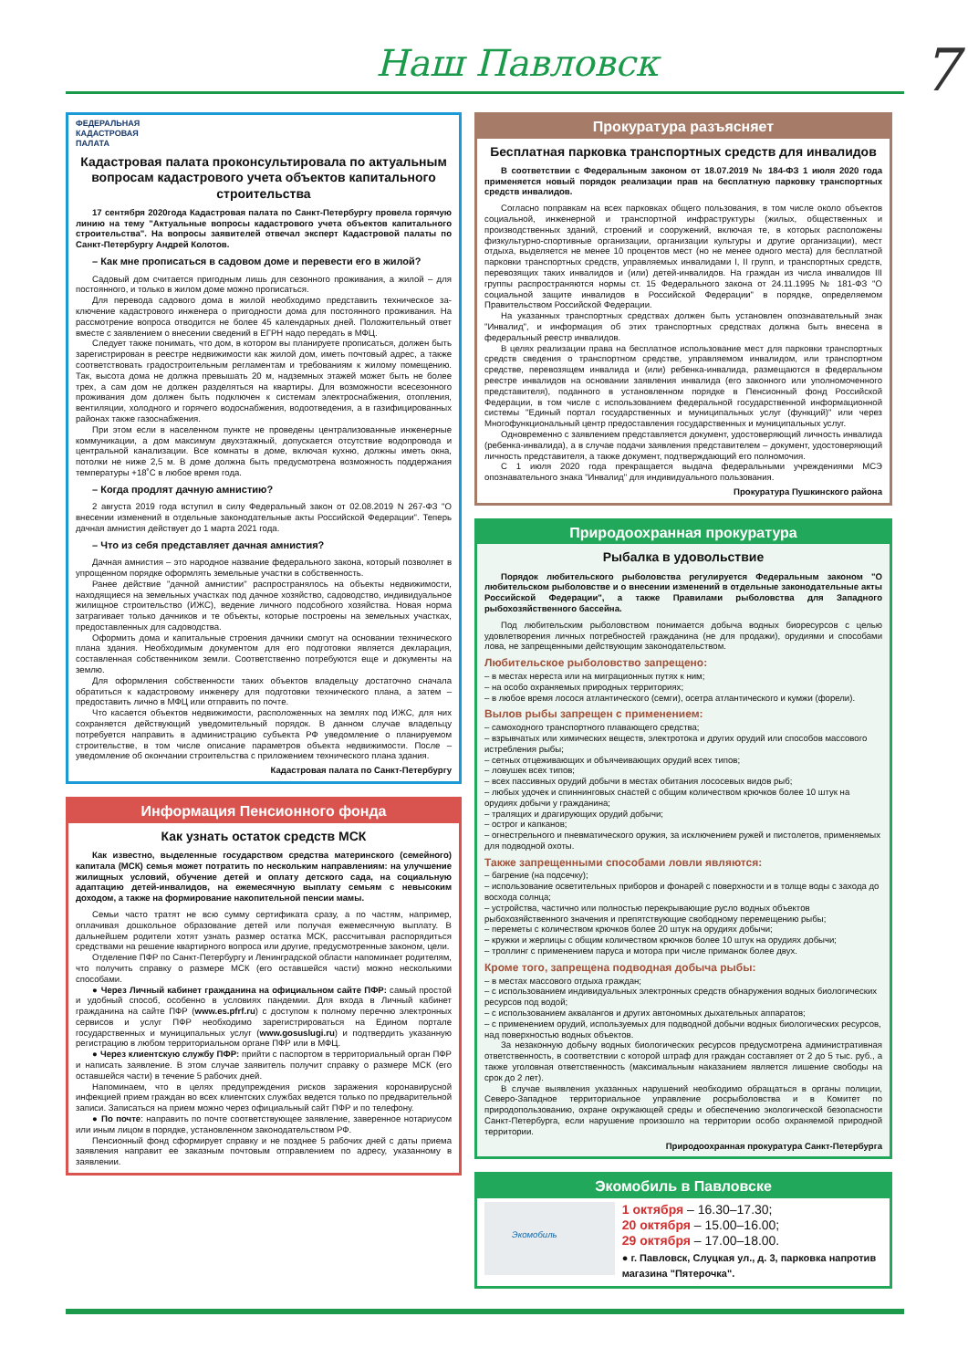Наш Павловск 7
ФЕДЕРАЛЬНАЯ
КАДАСТРОВАЯ
ПАЛАТА
Кадастровая палата проконсультировала по актуальным вопросам кадастрового учета объектов капитального строительства
17 сентября 2020года Кадастровая палата по Санкт-Петербургу провела горячую линию на тему "Актуальные вопросы кадастрового учета объектов капитального строительства". На вопросы заявителей отвечал эксперт Кадастровой палаты по Санкт-Петербургу Андрей Колотов.
– Как мне прописаться в садовом доме и перевести его в жилой?
Садовый дом считается пригодным лишь для сезонного проживания, а жилой – для постоянного, и только в жилом доме можно прописаться.
Для перевода садового дома в жилой необходимо представить техническое за-ключение кадастрового инженера о пригодности дома для постоянного проживания. На рассмотрение вопроса отводится не более 45 календарных дней. Положительный ответ вместе с заявлением о внесении сведений в ЕГРН надо передать в МФЦ.
Следует также понимать, что дом, в котором вы планируете прописаться, должен быть зарегистрирован в реестре недвижимости как жилой дом, иметь почтовый адрес, а также соответствовать градостроительным регламентам и требованиям к жилому помещению. Так, высота дома не должна превышать 20 м, надземных этажей может быть не более трех, а сам дом не должен разделяться на квартиры. Для возможности всесезонного проживания дом должен быть подключен к системам электроснабжения, отопления, вентиляции, холодного и горячего водоснабжения, водоотведения, а в газифицированных районах также газоснабжения.
При этом если в населенном пункте не проведены централизованные инженерные коммуникации, а дом максимум двухэтажный, допускается отсутствие водопровода и центральной канализации. Все комнаты в доме, включая кухню, должны иметь окна, потолки не ниже 2,5 м. В доме должна быть предусмотрена возможность поддержания температуры +18˚С в любое время года.
– Когда продлят дачную амнистию?
2 августа 2019 года вступил в силу Федеральный закон от 02.08.2019 N 267-ФЗ "О внесении изменений в отдельные законодательные акты Российской Федерации". Теперь дачная амнистия действует до 1 марта 2021 года.
– Что из себя представляет дачная амнистия?
Дачная амнистия – это народное название федерального закона, который позволяет в упрощенном порядке оформлять земельные участки в собственность.
Ранее действие "дачной амнистии" распространялось на объекты недвижимости, находящиеся на земельных участках под дачное хозяйство, садоводство, индивидуальное жилищное строительство (ИЖС), ведение личного подсобного хозяйства. Новая норма затрагивает только дачников и те объекты, которые построены на земельных участках, предоставленных для садоводства.
Оформить дома и капитальные строения дачники смогут на основании технического плана здания. Необходимым документом для его подготовки является декларация, составленная собственником земли. Соответственно потребуются еще и документы на землю.
Для оформления собственности таких объектов владельцу достаточно сначала обратиться к кадастровому инженеру для подготовки технического плана, а затем – предоставить лично в МФЦ или отправить по почте.
Что касается объектов недвижимости, расположенных на землях под ИЖС, для них сохраняется действующий уведомительный порядок. В данном случае владельцу потребуется направить в администрацию субъекта РФ уведомление о планируемом строительстве, в том числе описание параметров объекта недвижимости. После – уведомление об окончании строительства с приложением технического плана здания.
Кадастровая палата по Санкт-Петербургу
Информация Пенсионного фонда
Как узнать остаток средств МСК
Как известно, выделенные государством средства материнского (семейного) капитала (МСК) семья может потратить по нескольким направлениям: на улучшение жилищных условий, обучение детей и оплату детского сада, на социальную адаптацию детей-инвалидов, на ежемесячную выплату семьям с невысоким доходом, а также на формирование накопительной пенсии мамы.
Семьи часто тратят не всю сумму сертификата сразу, а по частям, например, оплачивая дошкольное образование детей или получая ежемесячную выплату. В дальнейшем родители хотят узнать размер остатка МСК, рассчитывая распорядиться средствами на решение квартирного вопроса или другие, предусмотренные законом, цели.
Отделение ПФР по Санкт-Петербургу и Ленинградской области напоминает родителям, что получить справку о размере МСК (его оставшейся части) можно несколькими способами.
● Через Личный кабинет гражданина на официальном сайте ПФР: самый простой и удобный способ, особенно в условиях пандемии. Для входа в Личный кабинет гражданина на сайте ПФР (www.es.pfrf.ru) с доступом к полному перечню электронных сервисов и услуг ПФР необходимо зарегистрироваться на Едином портале государственных и муниципальных услуг (www.gosuslugi.ru) и подтвердить указанную регистрацию в любом территориальном органе ПФР или в МФЦ.
● Через клиентскую службу ПФР: прийти с паспортом в территориальный орган ПФР и написать заявление. В этом случае заявитель получит справку о размере МСК (его оставшейся части) в течение 5 рабочих дней.
Напоминаем, что в целях предупреждения рисков заражения коронавирусной инфекцией прием граждан во всех клиентских службах ведется только по предварительной записи. Записаться на прием можно через официальный сайт ПФР и по телефону.
● По почте: направить по почте соответствующее заявление, заверенное нотариусом или иным лицом в порядке, установленном законодательством РФ.
Пенсионный фонд сформирует справку и не позднее 5 рабочих дней с даты приема заявления направит ее заказным почтовым отправлением по адресу, указанному в заявлении.
Прокуратура разъясняет
Бесплатная парковка транспортных средств для инвалидов
В соответствии с Федеральным законом от 18.07.2019 № 184-ФЗ 1 июля 2020 года применяется новый порядок реализации прав на бесплатную парковку транспортных средств инвалидов.
Согласно поправкам на всех парковках общего пользования, в том числе около объектов социальной, инженерной и транспортной инфраструктуры (жилых, общественных и производственных зданий, строений и сооружений, включая те, в которых расположены физкультурно-спортивные организации, организации культуры и другие организации), мест отдыха, выделяется не менее 10 процентов мест (но не менее одного места) для бесплатной парковки транспортных средств, управляемых инвалидами I, II групп, и транспортных средств, перевозящих таких инвалидов и (или) детей-инвалидов. На граждан из числа инвалидов III группы распространяются нормы ст. 15 Федерального закона от 24.11.1995 № 181-ФЗ "О социальной защите инвалидов в Российской Федерации" в порядке, определяемом Правительством Российской Федерации.
На указанных транспортных средствах должен быть установлен опознавательный знак "Инвалид", и информация об этих транспортных средствах должна быть внесена в федеральный реестр инвалидов.
В целях реализации права на бесплатное использование мест для парковки транспортных средств сведения о транспортном средстве, управляемом инвалидом, или транспортном средстве, перевозящем инвалида и (или) ребенка-инвалида, размещаются в федеральном реестре инвалидов на основании заявления инвалида (его законного или уполномоченного представителя), поданного в установленном порядке в Пенсионный фонд Российской Федерации, в том числе с использованием федеральной государственной информационной системы "Единый портал государственных и муниципальных услуг (функций)" или через Многофункциональный центр предоставления государственных и муниципальных услуг.
Одновременно с заявлением представляется документ, удостоверяющий личность инвалида (ребенка-инвалида), а в случае подачи заявления представителем – документ, удостоверяющий личность представителя, а также документ, подтверждающий его полномочия.
С 1 июля 2020 года прекращается выдача федеральными учреждениями МСЭ опознавательного знака "Инвалид" для индивидуального пользования.
Прокуратура Пушкинского района
Природоохранная прокуратура
Рыбалка в удовольствие
Порядок любительского рыболовства регулируется Федеральным законом "О любительском рыболовстве и о внесении изменений в отдельные законодательные акты Российской Федерации", а также Правилами рыболовства для Западного рыбохозяйственного бассейна.
Под любительским рыболовством понимается добыча водных биоресурсов с целью удовлетворения личных потребностей гражданина (не для продажи), орудиями и способами лова, не запрещенными действующим законодательством.
Любительское рыболовство запрещено:
– в местах нереста или на миграционных путях к ним;
– на особо охраняемых природных территориях;
– в любое время лосося атлантического (семги), осетра атлантического и кумжи (форели).
Вылов рыбы запрещен с применением:
– самоходного транспортного плавающего средства;
– взрывчатых или химических веществ, электротока и других орудий или способов массового истребления рыбы;
– сетных отцеживающих и объячеивающих орудий всех типов;
– ловушек всех типов;
– всех пассивных орудий добычи в местах обитания лососевых видов рыб;
– любых удочек и спиннинговых снастей с общим количеством крючков более 10 штук на орудиях добычи у гражданина;
– тралящих и драгирующих орудий добычи;
– острог и капканов;
– огнестрельного и пневматического оружия, за исключением ружей и пистолетов, применяемых для подводной охоты.
Также запрещенными способами ловли являются:
– багрение (на подсечку);
– использование осветительных приборов и фонарей с поверхности и в толще воды с захода до восхода солнца;
– устройства, частично или полностью перекрывающие русло водных объектов рыбохозяйственного значения и препятствующие свободному перемещению рыбы;
– переметы с количеством крючков более 20 штук на орудиях добычи;
– кружки и жерлицы с общим количеством крючков более 10 штук на орудиях добычи;
– троллинг с применением паруса и мотора при числе приманок более двух.
Кроме того, запрещена подводная добыча рыбы:
– в местах массового отдыха граждан;
– с использованием индивидуальных электронных средств обнаружения водных биологических ресурсов под водой;
– с использованием аквалангов и других автономных дыхательных аппаратов;
– с применением орудий, используемых для подводной добычи водных биологических ресурсов, над поверхностью водных объектов.
За незаконную добычу водных биологических ресурсов предусмотрена административная ответственность, в соответствии с которой штраф для граждан составляет от 2 до 5 тыс. руб., а также уголовная ответственность (максимальным наказанием является лишение свободы на срок до 2 лет).
В случае выявления указанных нарушений необходимо обращаться в органы полиции, Северо-Западное территориальное управление росрыболовства и в Комитет по природопользованию, охране окружающей среды и обеспечению экологической безопасности Санкт-Петербурга, если нарушение произошло на территории особо охраняемой природной территории.
Природоохранная прокуратура Санкт-Петербурга
Экомобиль в Павловске
Экомобиль
1 октября – 16.30–17.30;
20 октября – 15.00–16.00;
29 октября – 17.00–18.00.
● г. Павловск, Слуцкая ул., д. 3, парковка напротив магазина "Пятерочка".